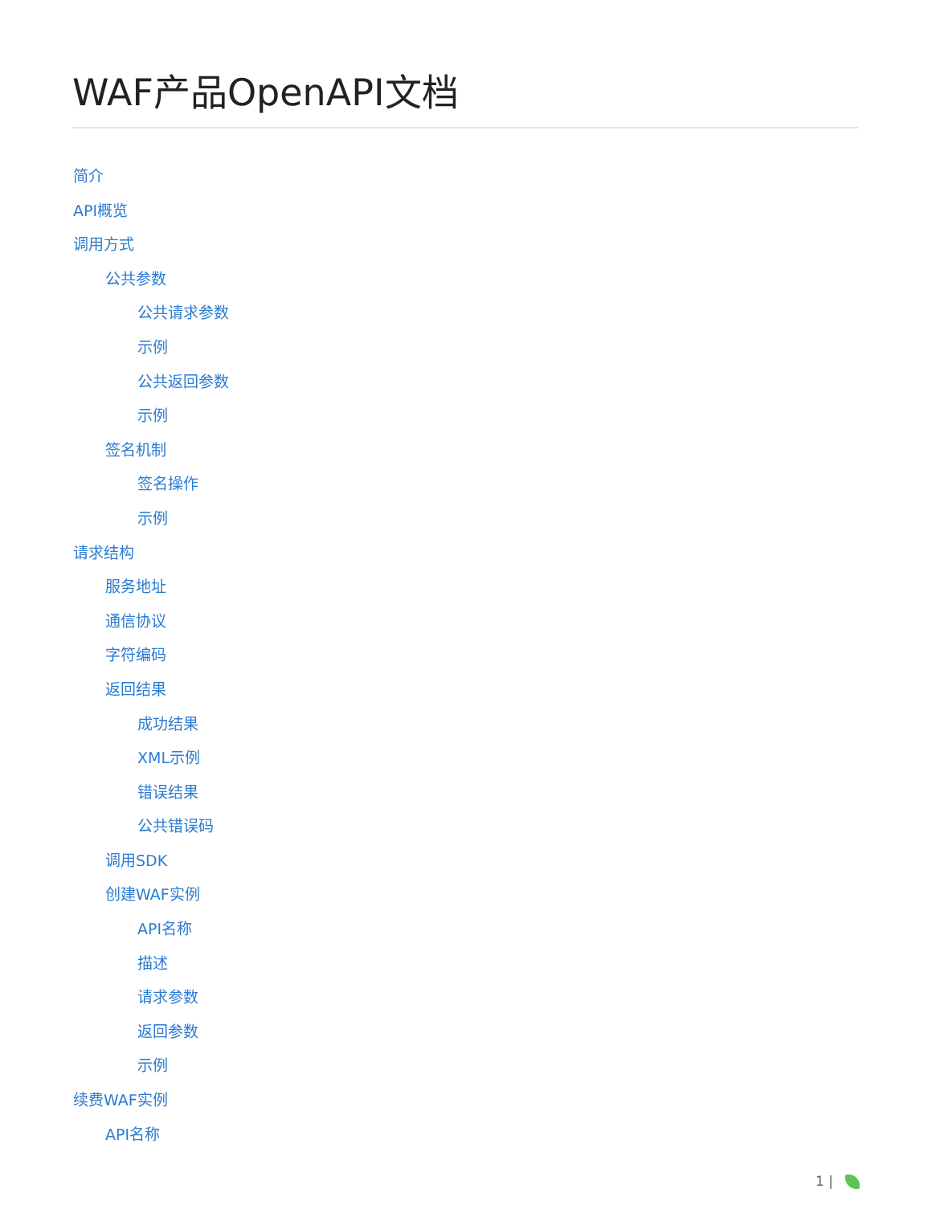WAF产品OpenAPI文档
简介
API概览
调用方式
公共参数
公共请求参数
示例
公共返回参数
示例
签名机制
签名操作
示例
请求结构
服务地址
通信协议
字符编码
返回结果
成功结果
XML示例
错误结果
公共错误码
调用SDK
创建WAF实例
API名称
描述
请求参数
返回参数
示例
续费WAF实例
API名称
1 |